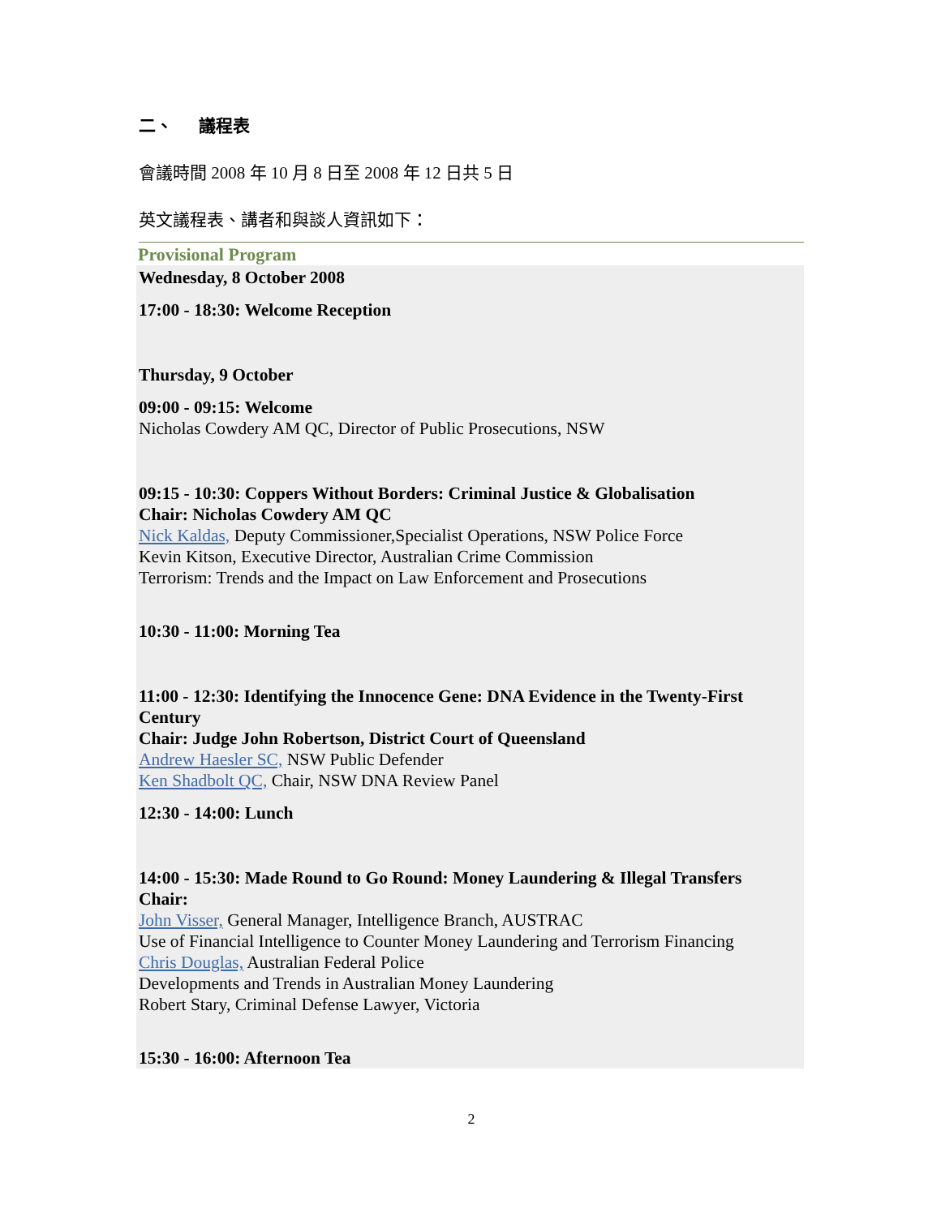二、 議程表
會議時間 2008 年 10 月 8 日至 2008 年 12 日共 5 日
英文議程表、講者和與談人資訊如下：
Provisional Program
Wednesday, 8 October 2008
17:00 - 18:30: Welcome Reception
Thursday, 9 October
09:00 - 09:15: Welcome
Nicholas Cowdery AM QC, Director of Public Prosecutions, NSW
09:15 - 10:30: Coppers Without Borders: Criminal Justice & Globalisation
Chair: Nicholas Cowdery AM QC
Nick Kaldas, Deputy Commissioner,Specialist Operations, NSW Police Force
Kevin Kitson, Executive Director, Australian Crime Commission
Terrorism: Trends and the Impact on Law Enforcement and Prosecutions
10:30 - 11:00: Morning Tea
11:00 - 12:30: Identifying the Innocence Gene: DNA Evidence in the Twenty-First Century
Chair: Judge John Robertson, District Court of Queensland
Andrew Haesler SC, NSW Public Defender
Ken Shadbolt QC, Chair, NSW DNA Review Panel
12:30 - 14:00: Lunch
14:00 - 15:30: Made Round to Go Round: Money Laundering & Illegal Transfers
Chair:
John Visser, General Manager, Intelligence Branch, AUSTRAC
Use of Financial Intelligence to Counter Money Laundering and Terrorism Financing
Chris Douglas, Australian Federal Police
Developments and Trends in Australian Money Laundering
Robert Stary, Criminal Defense Lawyer, Victoria
15:30 - 16:00: Afternoon Tea
2